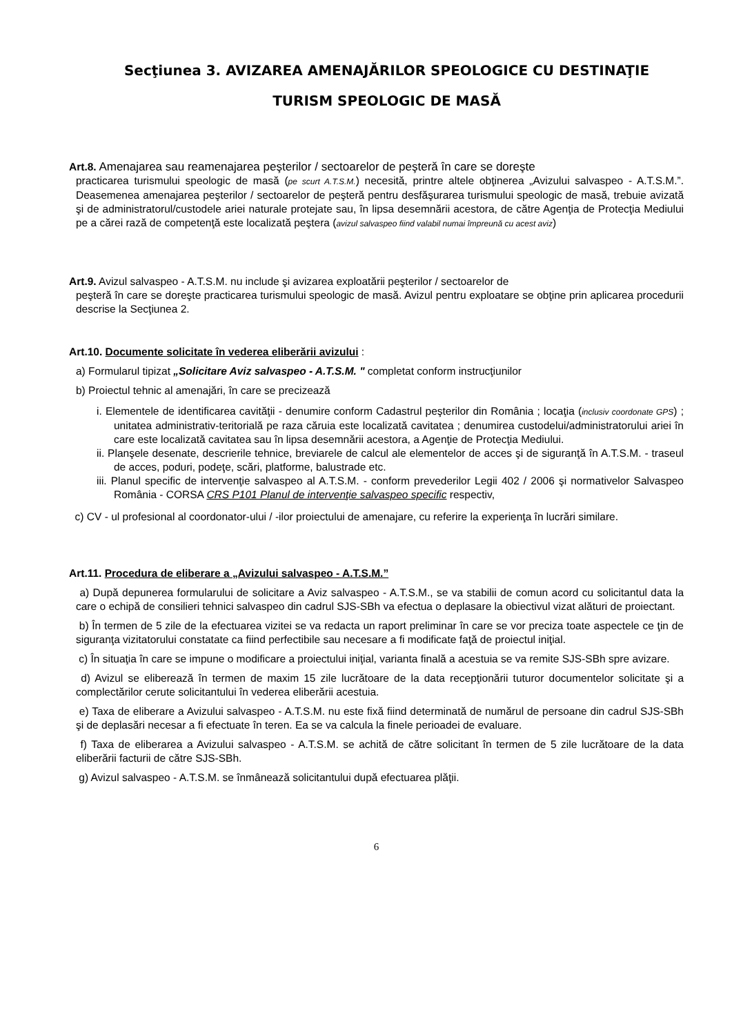Secţiunea 3. AVIZAREA AMENAJĂRILOR SPEOLOGICE CU DESTINAŢIE
TURISM SPEOLOGIC DE MASĂ
Art.8. Amenajarea sau reamenajarea peşterilor / sectoarelor de peşteră în care se doreşte
practicarea turismului speologic de masă (pe scurt A.T.S.M.) necesită, printre altele obţinerea „Avizului salvaspeo - A.T.S.M.”. Deasemenea amenajarea peşterilor / sectoarelor de peşteră pentru desfăşurarea turismului speologic de masă, trebuie avizată şi de administratorul/custodele ariei naturale protejate sau, în lipsa desemnării acestora, de către Agenţia de Protecţia Mediului pe a cărei rază de competenţă este localizată peştera (avizul salvaspeo fiind valabil numai împreună cu acest aviz)
Art.9. Avizul salvaspeo - A.T.S.M. nu include şi avizarea exploatării peşterilor / sectoarelor de
peşteră în care se doreşte practicarea turismului speologic de masă. Avizul pentru exploatare se obţine prin aplicarea procedurii descrise la Secţiunea 2.
Art.10. Documente solicitate în vederea eliberării avizului :
a) Formularul tipizat „Solicitare Aviz salvaspeo - A.T.S.M. " completat conform instrucţiunilor
b) Proiectul tehnic al amenajări, în care se precizează
i. Elementele de identificarea cavităţii - denumire conform Cadastrul peşterilor din România ; locaţia (inclusiv coordonate GPS) ; unitatea administrativ-teritorială pe raza căruia este localizată cavitatea ; denumirea custodelui/administratorului ariei în care este localizată cavitatea sau în lipsa desemnării acestora, a Agenţie de Protecţia Mediului.
ii. Planşele desenate, descrierile tehnice, breviarele de calcul ale elementelor de acces şi de siguranţă în A.T.S.M. - traseul de acces, poduri, podeţe, scări, platforme, balustrade etc.
iii. Planul specific de intervenţie salvaspeo al A.T.S.M. - conform prevederilor Legii 402 / 2006 şi normativelor Salvaspeo România - CORSA CRS P101 Planul de intervenţie salvaspeo specific respectiv,
c) CV - ul profesional al coordonator-ului / -ilor proiectului de amenajare, cu referire la experienţa în lucrări similare.
Art.11. Procedura de eliberare a „Avizului salvaspeo - A.T.S.M.”
a) După depunerea formularului de solicitare a Aviz salvaspeo - A.T.S.M., se va stabilii de comun acord cu solicitantul data la care o echipă de consilieri tehnici salvaspeo din cadrul SJS-SBh va efectua o deplasare la obiectivul vizat alături de proiectant.
b) În termen de 5 zile de la efectuarea vizitei se va redacta un raport preliminar în care se vor preciza toate aspectele ce ţin de siguranţa vizitatorului constatate ca fiind perfectibile sau necesare a fi modificate faţă de proiectul iniţial.
c) În situaţia în care se impune o modificare a proiectului iniţial, varianta finală a acestuia se va remite SJS-SBh spre avizare.
d) Avizul se eliberează în termen de maxim 15 zile lucrătoare de la data recepţionării tuturor documentelor solicitate şi a complectărilor cerute solicitantului în vederea eliberării acestuia.
e) Taxa de eliberare a Avizului salvaspeo - A.T.S.M. nu este fixă fiind determinată de numărul de persoane din cadrul SJS-SBh şi de deplasări necesar a fi efectuate în teren. Ea se va calcula la finele perioadei de evaluare.
f) Taxa de eliberarea a Avizului salvaspeo - A.T.S.M. se achită de către solicitant în termen de 5 zile lucrătoare de la data eliberării facturii de către SJS-SBh.
g) Avizul salvaspeo - A.T.S.M. se înmânează solicitantului după efectuarea plăţii.
6